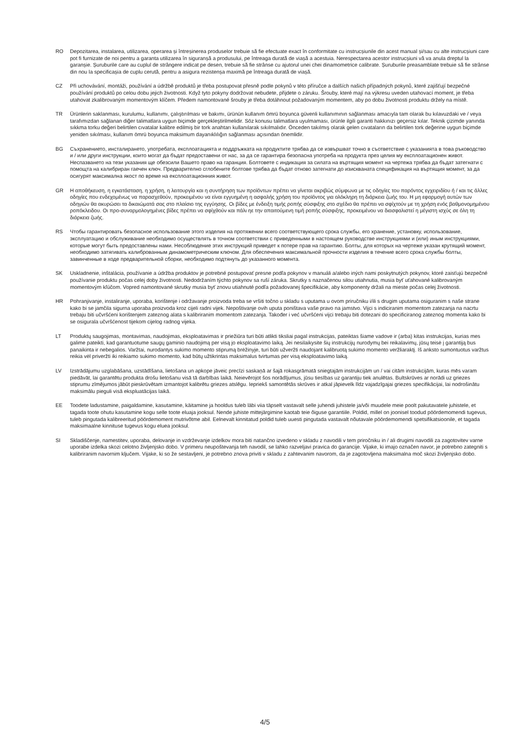RO Depozitarea, instalarea, utilizarea, operarea și întreșinerea produselor trebuie să fie efectuate exact în conformitate cu instrucșiunile din acest manual și/sau cu alte instrucșiuni care pot fi furnizate de noi pentru a garanta utilizarea în siguranșă a produsului, pe întreaga durată de viașă a acestuia. Nerespectarea acestor instrucșiuni vă va anula dreptul la garanșie. Șuruburile care au cuplul de strângere indicat pe desen, trebuie să fie strânse cu ajutorul unei chei dinamometrice calibrate. Șuruburile preasamblate trebuie să fie strânse din nou la specificașia de cuplu cerută, pentru a asigura rezistenșa maximă pe întreaga durată de viașă.
CZ Při uchovávání, montáži, používání a údržbě produktů je třeba postupovat přesně podle pokynů v této příručce a dalších našich případných pokynů, které zajišťují bezpečné používání produktů po celou dobu jejich životnosti. Když tyto pokyny dodržovat nebudete, přijdete o záruku. Šrouby, které mají na výkresu uveden utahovací moment, je třeba utahovat zkalibrovaným momentovým klíčem. Předem namontované šrouby je třeba dotáhnout požadovaným momentem, aby po dobu životnosti produktu držely na místě.
TR Ürünlerin saklanması, kurulumu, kullanımı, çalıştırılması ve bakımı, ürünün kullanım ömrü boyunca güvenli kullanımının sağlanması amacıyla tam olarak bu kılavuzdaki ve / veya tarafımızdan sağlanan diğer talimatlara uygun biçimde gerçekleştirilmelidir. Söz konusu talimatlara uyulmaması, ürünle ilgili garanti hakkınızı geçersiz kılar. Teknik çizimde yanında sıkkma torku değeri belirtilen cıvatalar kalibre edilmiş bir tork anahtarı kullanılarak sıkılmalıdır. Önceden takılmış olarak gelen cıvataların da belirtilen tork değerine uygun biçimde yeniden sıkılması, kullanım ömrü boyunca maksimum dayanıklılığın sağlanması açısından önemlidir.
BG Съхранението, инсталирането, употребата, експлоатацията и поддръжката на продуктите трябва да се извършват точно в съответствие с указанията в това ръководство и / или други инструкции, които могат да бъдат предоставени от нас, за да се гарантира безопасна употреба на продукта през целия му експлоатационен живот. Неспазването на тези указания ще обезсили Вашето право на гаранция. Болтовете с индикация за силата на въртящия момент на чертежа трябва да бъдат затегнати с помощта на калибриран гаечен ключ. Предварително сглобените болтове трябва да бъдат отново затегнати до изискваната спецификация на въртящия момент, за да осигурят максимална якост по време на експлоатационния живот.
GR Η αποθήκευση, η εγκατάσταση, η χρήση, η λειτουργία και η συντήρηση των προϊόντων πρέπει να γίνεται ακριβώς σύμφωνα με τις οδηγίες του παρόντος εγχειριδίου ή / και τις άλλες οδηγίες που ενδεχομένως να παρασχεθούν, προκειμένου να είναι εγγυημένη η ασφαλής χρήση του προϊόντος για ολόκληρη τη διάρκεια ζωής του. Η μη εφαρμογή αυτών των οδηγιών θα ακυρώσει τα δικαιώματά σας στο πλαίσιο της εγγύησης. Οι βίδες με ένδειξη τιμής ροπής σύσφιξης στο σχέδιο θα πρέπει να σφίχτούν με τη χρήση ενός βαθμονομημένου ροπόκλειδου. Οι προ-συναρμολογημένες βίδες πρέπει να σφίχθούν και πάλι ηε την απαιτούμενη τιμή ροπής σύσφιξης, προκειμένου να διασφαλιστεί η μέγιστη ισχύς σε όλη τη διάρκεια ζωής.
RS Чтобы гарантировать безопасное использование этого изделия на протяжении всего соответствующего срока службы, его хранение, установку, использование, эксплуатацию и обслуживание необходимо осуществлять в точном соответствии с приведенными в настоящем руководстве инструкциями и (или) иным инструкциями, которые могут быть предоставлены нами. Несоблюдение этих инструкций приведет к потере прав на гарантию. Болты, для которых на чертеже указан крутящий момент, необходимо затягивать калиброванным динамометрическим ключом. Для обеспечения максимальной прочности изделия в течение всего срока службы болты, завинченные в ходе предварительной сборки, необходимо подтянуть до указанного момента.
SK Uskladnenie, inštalácia, používanie a údržba produktov je potrebné postupovať presne podľa pokynov v manuáli a/alebo iných nami poskytnutých pokynov, ktoré zaisťujú bezpečné používanie produktu počas celej doby životnosti. Nedodržaním týchto pokynov sa ruší záruka. Skrutky s naznačenou silou utiahnutia, musia byť uťahované kalibrovaným momentovým kľúčom. Vopred namontované skrutky musia byť znovu utiahnuté podľa požadovanej špecifikácie, aby komponenty držali na mieste počas celej životnosti.
HR Pohranjivanje, instaliranje, uporaba, korištenje i održavanje proizvoda treba se vršiti točno u skladu s uputama u ovom priručniku i/ili s drugim uputama osiguranim s naše strane kako bi se jamčila sigurna uporaba proizvoda kroz cijeli radni vijek. Nepoštivanje ovih uputa poništava vaše pravo na jamstvo. Vijci s indiciranim momentom zatezanja na nacrtu trebaju biti učvršćeni korištenjem zateznog alata s kalibriranim momentom zatezanja. Također i već učvršćeni vijci trebaju biti dotezani do specificiranog zateznog momenta kako bi se osigurala učvršćenost tijekom cijelog radnog vijeka.
LT Produktų saugojimas, montavimas, naudojimas, eksploatavimas ir priežiūra turi būti atlikti tiksliai pagal instrukcijas, pateiktas šiame vadove ir (arba) kitas instrukcijas, kurias mes galime pateikti, kad garantuotume saugų gaminio naudojimą per visą jo eksploatavimo laiką. Jei nesilaikysite šių instrukcijų nurodymų bei reikalavimų, jūsų teisė į garantiją bus panaikinta ir nebegalios. Varžtai, nurodantys sukimo momento stiprumą brėžinyje, turi būti užveržti naudojant kalibruotą sukimo momento veržliaraktį. Iš anksto sumontuotus varžtus reikia vėl priveržti iki reikiamo sukimo momento, kad būtų užtikrintas maksimalus tvirtumas per visą eksploatavimo laiką.
LV Izstrādājumu uzglabāšana, uzstādīšana, lietošana un apkope jāveic precīzi saskaņā ar šajā rokasgrāmatā sniegtajām instrukcijām un / vai citām instrukcijām, kuras mēs varam piedāvāt, lai garantētu produkta drošu lietošanu visā tā darbības laikā. Neievērojot šos norādījumus, jūsu tiesības uz garantiju tiek anulētas. Bultskrūves ar norādi uz griezes stiprumu zīmējumos jābūt pieskrūvētam izmantojot kalibrētu griezes atslēgu. Iepriekš samontētās skrūves ir atkal jāpievelk līdz vajadzīgajai griezes specifikācijai, lai nodrošinātu maksimālu pieguli visā ekspluatācijas laikā.
EE Toodete ladustamine, paigaldamine, kasutamine, käitamine ja hooldus tuleb läbi viia täpselt vastavalt selle juhendi juhistele ja/või muudele meie poolt pakutavatele juhistele, et tagada toote ohutu kasutamine kogu selle toote eluaja jooksul. Nende juhiste mittejärgimine kaotab teie õiguse garantiile. Poldid, millel on joonisel toodud pöördemomendi tugevus, tuleb pingutada kalibreeritud pöördemoment mutrivõtme abil. Eelnevalt kinnitatud poldid tuleb uuesti pingutada vastavalt nõutavale pöördemomendi spetsifikatsioonile, et tagada maksimaalne kinnituse tugevus kogu eluea jooksul.
SI Skladiščenje, namestitev, uporaba, delovanje in vzdrževanje izdelkov mora biti natančno izvedeno v skladu z navodili v tem priročniku in / ali drugimi navodili za zagotovitev varne uporabe izdelka skozi celotno življenjsko dobo. V primeru neupoštevanja teh navodil, se lahko razveljavi pravica do garancije. Vijake, ki imajo označen navor, je potrebno zategniti s kalibriranim navornim ključem. Vijake, ki so že sestavljeni, je potrebno znova priviti v skladu z zahtevanim navorom, da je zagotovljena maksimalna moč skozi življenjsko dobo.
4/5